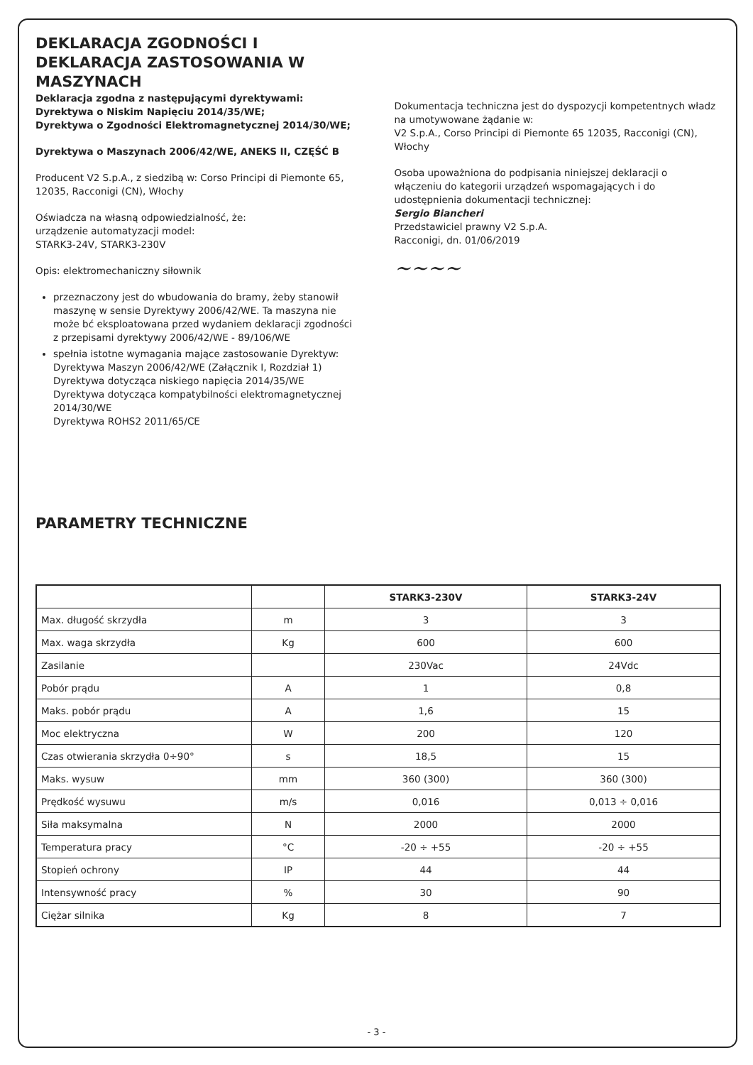DEKLARACJA ZGODNOŚCI I DEKLARACJA ZASTOSOWANIA W MASZYNACH
Deklaracja zgodna z następującymi dyrektywami:
Dyrektywa o Niskim Napięciu 2014/35/WE;
Dyrektywa o Zgodności Elektromagnetycznej 2014/30/WE;
Dyrektywa o Maszynach 2006/42/WE, ANEKS II, CZĘŚĆ B
Producent V2 S.p.A., z siedzibą w: Corso Principi di Piemonte 65, 12035, Racconigi (CN), Włochy
Oświadcza na własną odpowiedzialność, że:
urządzenie automatyzacji model:
STARK3-24V, STARK3-230V
Opis: elektromechaniczny siłownik
przeznaczony jest do wbudowania do bramy, żeby stanowił maszynę w sensie Dyrektywy 2006/42/WE. Ta maszyna nie może bć eksploatowana przed wydaniem deklaracji zgodności z przepisami dyrektywy 2006/42/WE - 89/106/WE
spełnia istotne wymagania mające zastosowanie Dyrektyw:
Dyrektywa Maszyn 2006/42/WE (Załącznik I, Rozdział 1)
Dyrektywa dotycząca niskiego napięcia 2014/35/WE
Dyrektywa dotycząca kompatybilności elektromagnetycznej 2014/30/WE
Dyrektywa ROHS2 2011/65/CE
Dokumentacja techniczna jest do dyspozycji kompetentnych władz na umotywowane żądanie w:
V2 S.p.A., Corso Principi di Piemonte 65 12035, Racconigi (CN), Włochy
Osoba upoważniona do podpisania niniejszej deklaracji o włączeniu do kategorii urządzeń wspomagających i do udostępnienia dokumentacji technicznej:
Sergio Biancheri
Przedstawiciel prawny V2 S.p.A.
Racconigi, dn. 01/06/2019
~~~~
PARAMETRY TECHNICZNE
| | | STARK3-230V | STARK3-24V |
| --- | --- | --- | --- |
| Max. długość skrzydła | m | 3 | 3 |
| Max. waga skrzydła | Kg | 600 | 600 |
| Zasilanie | | 230Vac | 24Vdc |
| Pobór prądu | A | 1 | 0,8 |
| Maks. pobór prądu | A | 1,6 | 15 |
| Moc elektryczna | W | 200 | 120 |
| Czas otwierania skrzydła 0÷90° | s | 18,5 | 15 |
| Maks. wysuw | mm | 360 (300) | 360 (300) |
| Prędkość wysuwu | m/s | 0,016 | 0,013 ÷ 0,016 |
| Siła maksymalna | N | 2000 | 2000 |
| Temperatura pracy | °C | -20 ÷ +55 | -20 ÷ +55 |
| Stopień ochrony | IP | 44 | 44 |
| Intensywność pracy | % | 30 | 90 |
| Ciężar silnika | Kg | 8 | 7 |
- 3 -